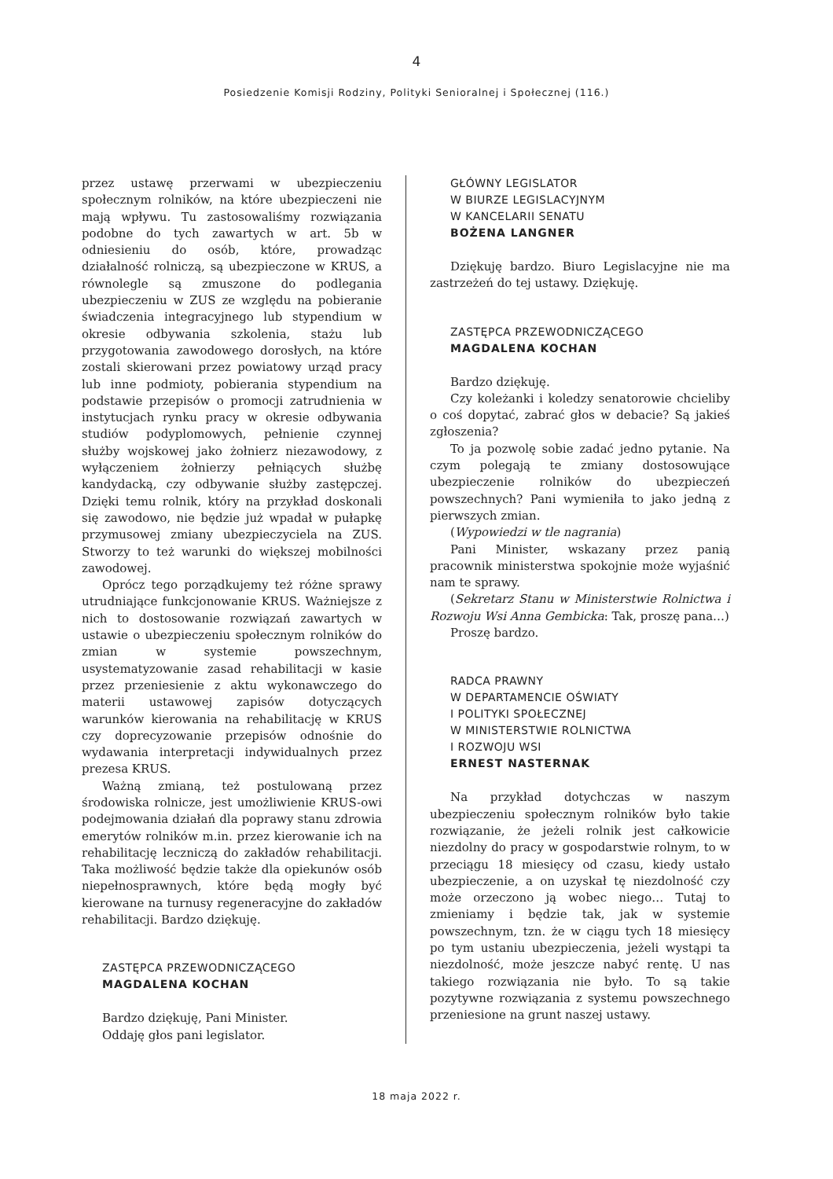4
Posiedzenie Komisji Rodziny, Polityki Senioralnej i Społecznej (116.)
przez ustawę przerwami w ubezpieczeniu społecznym rolników, na które ubezpieczeni nie mają wpływu. Tu zastosowaliśmy rozwiązania podobne do tych zawartych w art. 5b w odniesieniu do osób, które, prowadząc działalność rolniczą, są ubezpieczone w KRUS, a równolegle są zmuszone do podlegania ubezpieczeniu w ZUS ze względu na pobieranie świadczenia integracyjnego lub stypendium w okresie odbywania szkolenia, stażu lub przygotowania zawodowego dorosłych, na które zostali skierowani przez powiatowy urząd pracy lub inne podmioty, pobierania stypendium na podstawie przepisów o promocji zatrudnienia w instytucjach rynku pracy w okresie odbywania studiów podyplomowych, pełnienie czynnej służby wojskowej jako żołnierz niezawodowy, z wyłączeniem żołnierzy pełniących służbę kandydacką, czy odbywanie służby zastępczej. Dzięki temu rolnik, który na przykład doskonali się zawodowo, nie będzie już wpadał w pułapkę przymusowej zmiany ubezpieczyciela na ZUS. Stworzy to też warunki do większej mobilności zawodowej.
Oprócz tego porządkujemy też różne sprawy utrudniające funkcjonowanie KRUS. Ważniejsze z nich to dostosowanie rozwiązań zawartych w ustawie o ubezpieczeniu społecznym rolników do zmian w systemie powszechnym, usystematyzowanie zasad rehabilitacji w kasie przez przeniesienie z aktu wykonawczego do materii ustawowej zapisów dotyczących warunków kierowania na rehabilitację w KRUS czy doprecyzowanie przepisów odnośnie do wydawania interpretacji indywidualnych przez prezesa KRUS.
Ważną zmianą, też postulowaną przez środowiska rolnicze, jest umożliwienie KRUS-owi podejmowania działań dla poprawy stanu zdrowia emerytów rolników m.in. przez kierowanie ich na rehabilitację leczniczą do zakładów rehabilitacji. Taka możliwość będzie także dla opiekunów osób niepełnosprawnych, które będą mogły być kierowane na turnusy regeneracyjne do zakładów rehabilitacji. Bardzo dziękuję.
ZASTĘPCA PRZEWODNICZĄCEGO
MAGDALENA KOCHAN
Bardzo dziękuję, Pani Minister.
Oddaję głos pani legislator.
GŁÓWNY LEGISLATOR
W BIURZE LEGISLACYJNYM
W KANCELARII SENATU
BOŻENA LANGNER
Dziękuję bardzo. Biuro Legislacyjne nie ma zastrzeżeń do tej ustawy. Dziękuję.
ZASTĘPCA PRZEWODNICZĄCEGO
MAGDALENA KOCHAN
Bardzo dziękuję.
Czy koleżanki i koledzy senatorowie chcieliby o coś dopytać, zabrać głos w debacie? Są jakieś zgłoszenia?
To ja pozwolę sobie zadać jedno pytanie. Na czym polegają te zmiany dostosowujące ubezpieczenie rolników do ubezpieczeń powszechnych? Pani wymieniła to jako jedną z pierwszych zmian.
(Wypowiedzi w tle nagrania)
Pani Minister, wskazany przez panią pracownik ministerstwa spokojnie może wyjaśnić nam te sprawy.
(Sekretarz Stanu w Ministerstwie Rolnictwa i Rozwoju Wsi Anna Gembicka: Tak, proszę pana…)
Proszę bardzo.
RADCA PRAWNY
W DEPARTAMENCIE OŚWIATY
I POLITYKI SPOŁECZNEJ
W MINISTERSTWIE ROLNICTWA
I ROZWOJU WSI
ERNEST NASTERNAK
Na przykład dotychczas w naszym ubezpieczeniu społecznym rolników było takie rozwiązanie, że jeżeli rolnik jest całkowicie niezdolny do pracy w gospodarstwie rolnym, to w przeciągu 18 miesięcy od czasu, kiedy ustało ubezpieczenie, a on uzyskał tę niezdolność czy może orzeczono ją wobec niego… Tutaj to zmieniamy i będzie tak, jak w systemie powszechnym, tzn. że w ciągu tych 18 miesięcy po tym ustaniu ubezpieczenia, jeżeli wystąpi ta niezdolność, może jeszcze nabyć rentę. U nas takiego rozwiązania nie było. To są takie pozytywne rozwiązania z systemu powszechnego przeniesione na grunt naszej ustawy.
18 maja 2022 r.